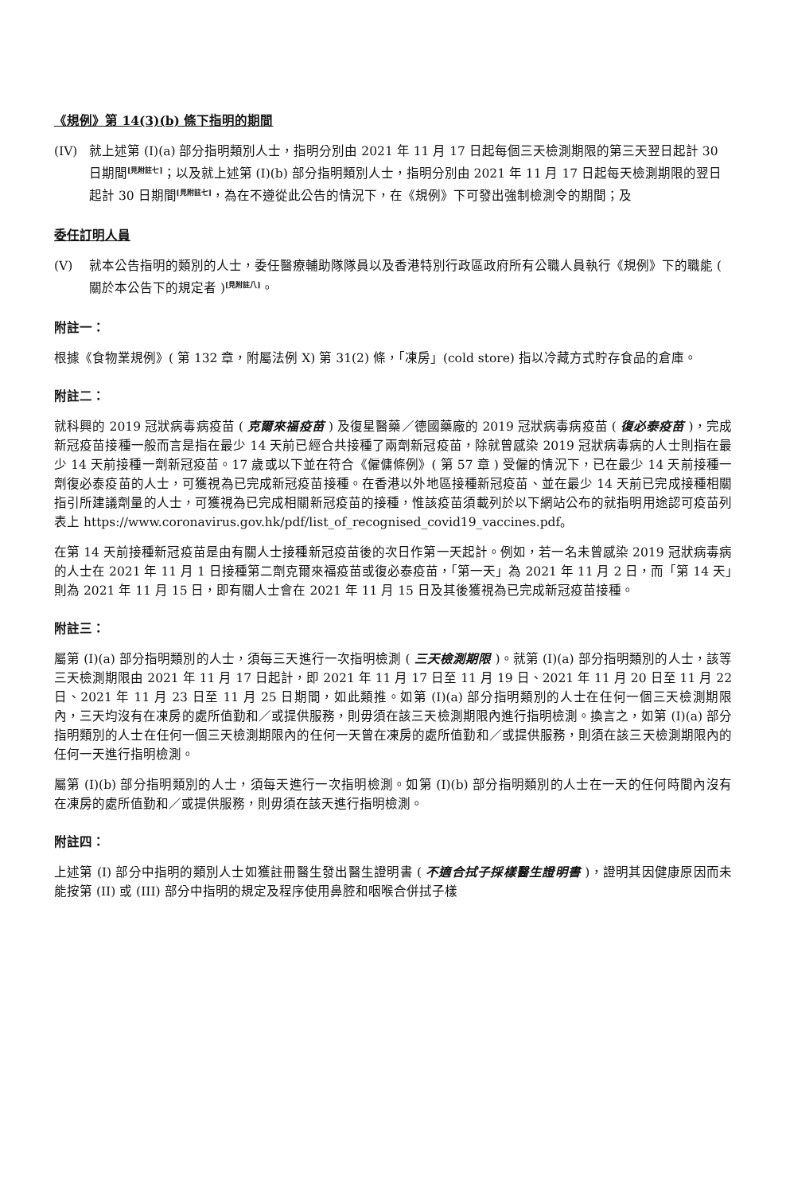《規例》第 14(3)(b) 條下指明的期間
(IV) 就上述第 (I)(a) 部分指明類別人士，指明分別由 2021 年 11 月 17 日起每個三天檢測期限的第三天翌日起計 30 日期間[見附註七]；以及就上述第 (I)(b) 部分指明類別人士，指明分別由 2021 年 11 月 17 日起每天檢測期限的翌日起計 30 日期間[見附註七]，為在不遵從此公告的情況下，在《規例》下可發出強制檢測令的期間；及
委任訂明人員
(V) 就本公告指明的類別的人士，委任醫療輔助隊隊員以及香港特別行政區政府所有公職人員執行《規例》下的職能 ( 關於本公告下的規定者 )[見附註八]。
附註一：
根據《食物業規例》( 第 132 章，附屬法例 X) 第 31(2) 條，「凍房」(cold store) 指以冷藏方式貯存食品的倉庫。
附註二：
就科興的 2019 冠狀病毒病疫苗 ( 克爾來福疫苗 ) 及復星醫藥／德國藥廠的 2019 冠狀病毒病疫苗 ( 復必泰疫苗 )，完成新冠疫苗接種一般而言是指在最少 14 天前已經合共接種了兩劑新冠疫苗，除就曾感染 2019 冠狀病毒病的人士則指在最少 14 天前接種一劑新冠疫苗。17 歲或以下並在符合《僱傭條例》( 第 57 章 ) 受僱的情況下，已在最少 14 天前接種一劑復必泰疫苗的人士，可獲視為已完成新冠疫苗接種。在香港以外地區接種新冠疫苗、並在最少 14 天前已完成接種相關指引所建議劑量的人士，可獲視為已完成相關新冠疫苗的接種，惟該疫苗須載列於以下網站公布的就指明用途認可疫苗列表上 https://www.coronavirus.gov.hk/pdf/list_of_recognised_covid19_vaccines.pdf。
在第 14 天前接種新冠疫苗是由有關人士接種新冠疫苗後的次日作第一天起計。例如，若一名未曾感染 2019 冠狀病毒病的人士在 2021 年 11 月 1 日接種第二劑克爾來福疫苗或復必泰疫苗，「第一天」為 2021 年 11 月 2 日，而「第 14 天」則為 2021 年 11 月 15 日，即有關人士會在 2021 年 11 月 15 日及其後獲視為已完成新冠疫苗接種。
附註三：
屬第 (I)(a) 部分指明類別的人士，須每三天進行一次指明檢測 ( 三天檢測期限 )。就第 (I)(a) 部分指明類別的人士，該等三天檢測期限由 2021 年 11 月 17 日起計，即 2021 年 11 月 17 日至 11 月 19 日、2021 年 11 月 20 日至 11 月 22 日、2021 年 11 月 23 日至 11 月 25 日期間，如此類推。如第 (I)(a) 部分指明類別的人士在任何一個三天檢測期限內，三天均沒有在凍房的處所值勤和／或提供服務，則毋須在該三天檢測期限內進行指明檢測。換言之，如第 (I)(a) 部分指明類別的人士在任何一個三天檢測期限內的任何一天曾在凍房的處所值勤和／或提供服務，則須在該三天檢測期限內的任何一天進行指明檢測。
屬第 (I)(b) 部分指明類別的人士，須每天進行一次指明檢測。如第 (I)(b) 部分指明類別的人士在一天的任何時間內沒有在凍房的處所值勤和／或提供服務，則毋須在該天進行指明檢測。
附註四：
上述第 (I) 部分中指明的類別人士如獲註冊醫生發出醫生證明書 ( 不適合拭子採樣醫生證明書 )，證明其因健康原因而未能按第 (II) 或 (III) 部分中指明的規定及程序使用鼻腔和咽喉合併拭子樣